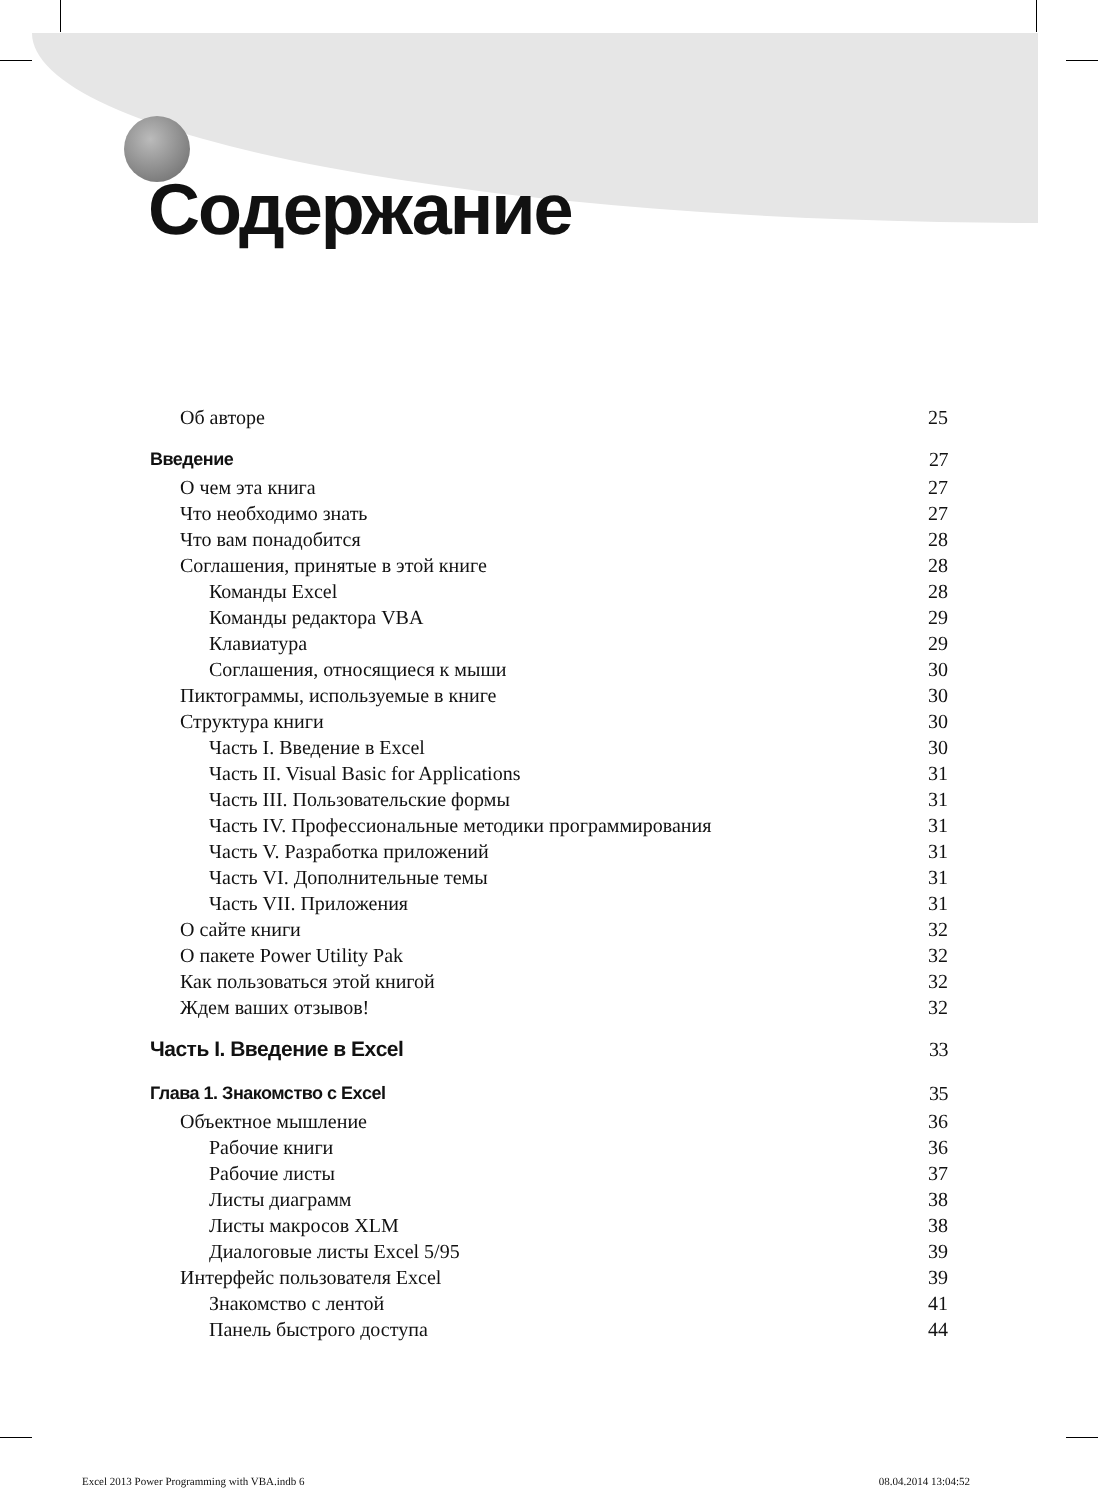Содержание
Об авторе 25
Введение 27
О чем эта книга 27
Что необходимо знать 27
Что вам понадобится 28
Соглашения, принятые в этой книге 28
Команды Excel 28
Команды редактора VBA 29
Клавиатура 29
Соглашения, относящиеся к мыши 30
Пиктограммы, используемые в книге 30
Структура книги 30
Часть I. Введение в Excel 30
Часть II. Visual Basic for Applications 31
Часть III. Пользовательские формы 31
Часть IV. Профессиональные методики программирования 31
Часть V. Разработка приложений 31
Часть VI. Дополнительные темы 31
Часть VII. Приложения 31
О сайте книги 32
О пакете Power Utility Pak 32
Как пользоваться этой книгой 32
Ждем ваших отзывов! 32
Часть I. Введение в Excel 33
Глава 1. Знакомство с Excel 35
Объектное мышление 36
Рабочие книги 36
Рабочие листы 37
Листы диаграмм 38
Листы макросов XLM 38
Диалоговые листы Excel 5/95 39
Интерфейс пользователя Excel 39
Знакомство с лентой 41
Панель быстрого доступа 44
Excel 2013 Power Programming with VBA.indb 6 08.04.2014 13:04:52